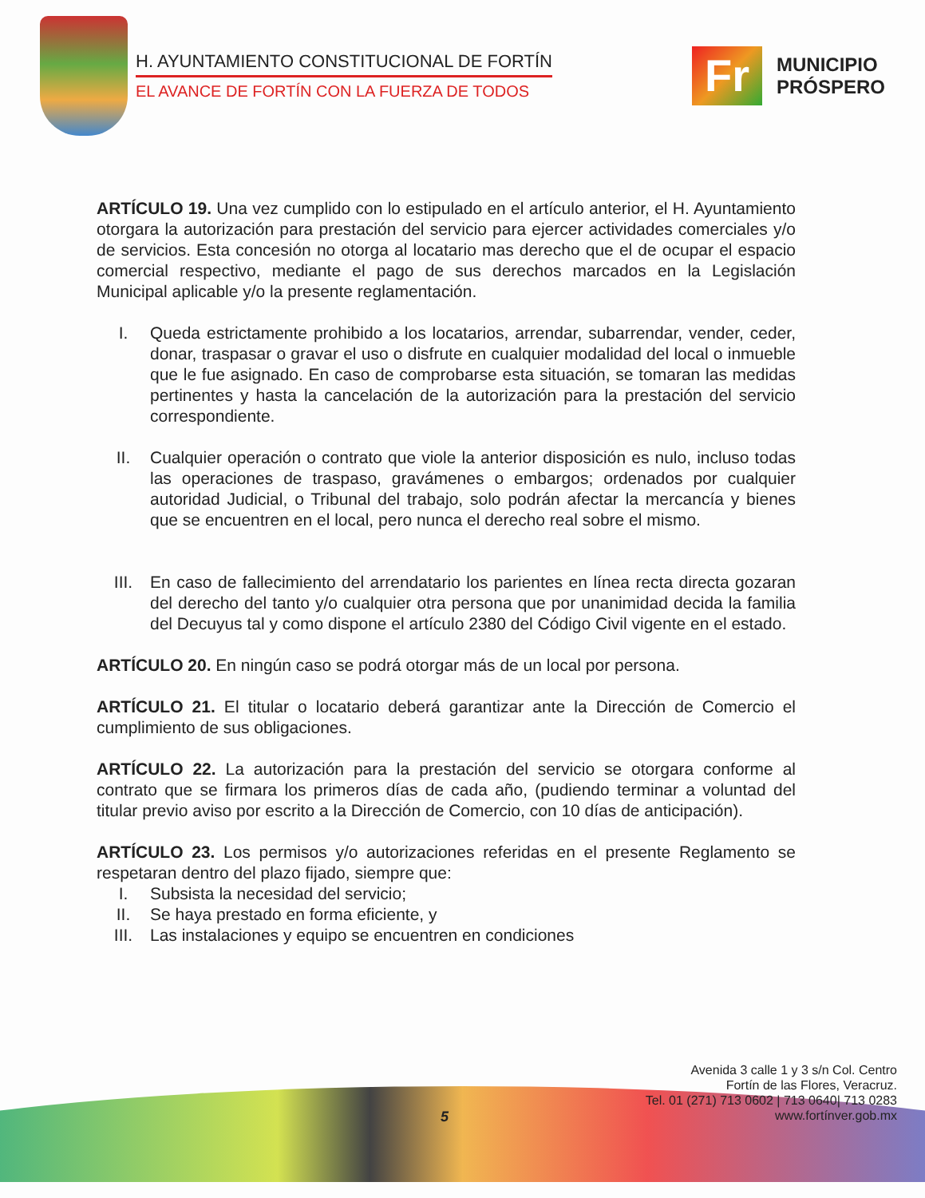H. AYUNTAMIENTO CONSTITUCIONAL DE FORTÍN
EL AVANCE DE FORTÍN CON LA FUERZA DE TODOS
Fr
MUNICIPIO
PRÓSPERO
ARTÍCULO 19. Una vez cumplido con lo estipulado en el artículo anterior, el H. Ayuntamiento otorgara la autorización para prestación del servicio para ejercer actividades comerciales y/o de servicios. Esta concesión no otorga al locatario mas derecho que el de ocupar el espacio comercial respectivo, mediante el pago de sus derechos marcados en la Legislación Municipal aplicable y/o la presente reglamentación.
I. Queda estrictamente prohibido a los locatarios, arrendar, subarrendar, vender, ceder, donar, traspasar o gravar el uso o disfrute en cualquier modalidad del local o inmueble que le fue asignado. En caso de comprobarse esta situación, se tomaran las medidas pertinentes y hasta la cancelación de la autorización para la prestación del servicio correspondiente.
II. Cualquier operación o contrato que viole la anterior disposición es nulo, incluso todas las operaciones de traspaso, gravámenes o embargos; ordenados por cualquier autoridad Judicial, o Tribunal del trabajo, solo podrán afectar la mercancía y bienes que se encuentren en el local, pero nunca el derecho real sobre el mismo.
III. En caso de fallecimiento del arrendatario los parientes en línea recta directa gozaran del derecho del tanto y/o cualquier otra persona que por unanimidad decida la familia del Decuyus tal y como dispone el artículo 2380 del Código Civil vigente en el estado.
ARTÍCULO 20. En ningún caso se podrá otorgar más de un local por persona.
ARTÍCULO 21. El titular o locatario deberá garantizar ante la Dirección de Comercio el cumplimiento de sus obligaciones.
ARTÍCULO 22. La autorización para la prestación del servicio se otorgara conforme al contrato que se firmara los primeros días de cada año, (pudiendo terminar a voluntad del titular previo aviso por escrito a la Dirección de Comercio, con 10 días de anticipación).
ARTÍCULO 23. Los permisos y/o autorizaciones referidas en el presente Reglamento se respetaran dentro del plazo fijado, siempre que:
I. Subsista la necesidad del servicio;
II. Se haya prestado en forma eficiente, y
III. Las instalaciones y equipo se encuentren en condiciones
Avenida 3 calle 1 y 3 s/n Col. Centro
Fortín de las Flores, Veracruz.
Tel. 01 (271) 713 0602 | 713 0640| 713 0283
www.fortínver.gob.mx
5